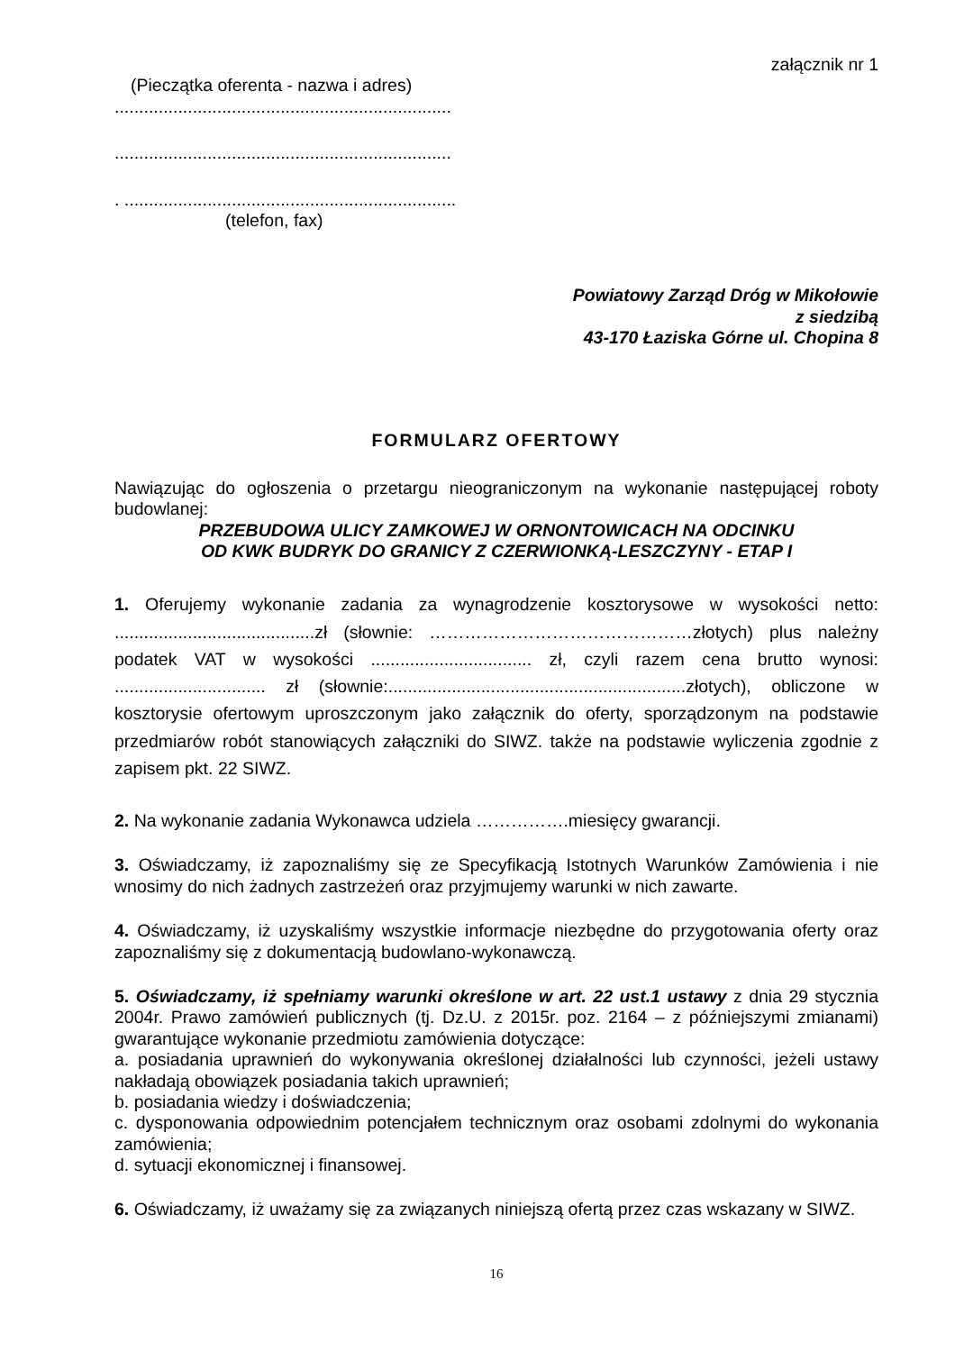załącznik nr 1
(Pieczątka oferenta - nazwa i adres)
.....................................................................
.....................................................................
. ....................................................................
(telefon, fax)
Powiatowy Zarząd Dróg w Mikołowie
z siedzibą
43-170 Łaziska Górne ul. Chopina 8
FORMULARZ OFERTOWY
Nawiązując do ogłoszenia o przetargu nieograniczonym na wykonanie następującej roboty budowlanej:
PRZEBUDOWA ULICY ZAMKOWEJ W ORNONTOWICACH NA ODCINKU
OD KWK BUDRYK DO GRANICY Z CZERWIONKĄ-LESZCZYNY - ETAP I
1. Oferujemy wykonanie zadania za wynagrodzenie kosztorysowe w wysokości netto: .........................................zł (słownie: ………………………………………złotych) plus należny podatek VAT w wysokości ................................. zł, czyli razem cena brutto wynosi: ............................... zł (słownie:.............................................................złotych), obliczone w kosztorysie ofertowym uproszczonym jako załącznik do oferty, sporządzonym na podstawie przedmiarów robót stanowiących załączniki do SIWZ. także na podstawie wyliczenia zgodnie z zapisem pkt. 22 SIWZ.
2. Na wykonanie zadania Wykonawca udziela …………….miesięcy gwarancji.
3. Oświadczamy, iż zapoznaliśmy się ze Specyfikacją Istotnych Warunków Zamówienia i nie wnosimy do nich żadnych zastrzeżeń oraz przyjmujemy warunki w nich zawarte.
4. Oświadczamy, iż uzyskaliśmy wszystkie informacje niezbędne do przygotowania oferty oraz zapoznaliśmy się z dokumentacją budowlano-wykonawczą.
5. Oświadczamy, iż spełniamy warunki określone w art. 22 ust.1 ustawy z dnia 29 stycznia 2004r. Prawo zamówień publicznych (tj. Dz.U. z 2015r. poz. 2164 – z późniejszymi zmianami) gwarantujące wykonanie przedmiotu zamówienia dotyczące:
a. posiadania uprawnień do wykonywania określonej działalności lub czynności, jeżeli ustawy nakładają obowiązek posiadania takich uprawnień;
b. posiadania wiedzy i doświadczenia;
c. dysponowania odpowiednim potencjałem technicznym oraz osobami zdolnymi do wykonania zamówienia;
d. sytuacji ekonomicznej i finansowej.
6. Oświadczamy, iż uważamy się za związanych niniejszą ofertą przez czas wskazany w SIWZ.
16